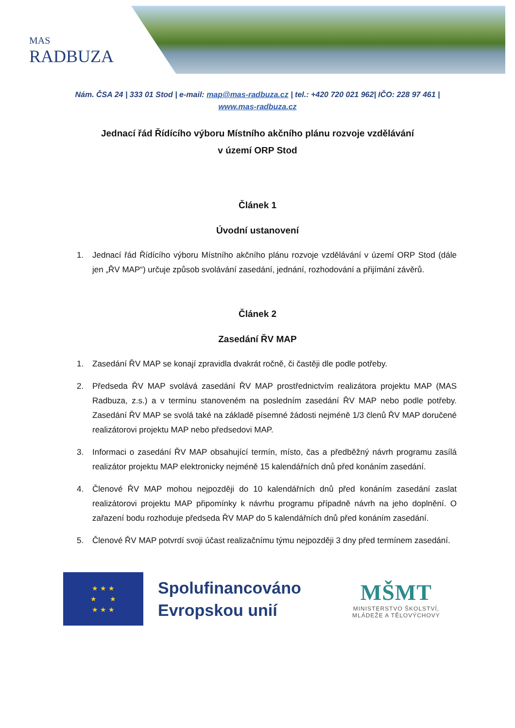MAS
RADBUZA
Nám. ČSA 24 | 333 01 Stod | e-mail: map@mas-radbuza.cz | tel.: +420 720 021 962| IČO: 228 97 461 |
www.mas-radbuza.cz
Jednací řád Řídícího výboru Místního akčního plánu rozvoje vzdělávání
v území ORP Stod
Článek 1
Úvodní ustanovení
1. Jednací řád Řídícího výboru Místního akčního plánu rozvoje vzdělávání v území ORP Stod (dále jen „ŘV MAP“) určuje způsob svolávání zasedání, jednání, rozhodování a přijímání závěrů.
Článek 2
Zasedání ŘV MAP
1. Zasedání ŘV MAP se konají zpravidla dvakrát ročně, či častěji dle podle potřeby.
2. Předseda ŘV MAP svolává zasedání ŘV MAP prostřednictvím realizátora projektu MAP (MAS Radbuza, z.s.) a v termínu stanoveném na posledním zasedání ŘV MAP nebo podle potřeby. Zasedání ŘV MAP se svolá také na základě písemné žádosti nejméně 1/3 členů ŘV MAP doručené realizátorovi projektu MAP nebo předsedovi MAP.
3. Informaci o zasedání ŘV MAP obsahující termín, místo, čas a předběžný návrh programu zasílá realizátor projektu MAP elektronicky nejméně 15 kalendářních dnů před konáním zasedání.
4. Členové ŘV MAP mohou nejpozději do 10 kalendářních dnů před konáním zasedání zaslat realizátorovi projektu MAP připomínky k návrhu programu případně návrh na jeho doplnění. O zařazení bodu rozhoduje předseda ŘV MAP do 5 kalendářních dnů před konáním zasedání.
5. Členové ŘV MAP potvrdí svoji účast realizačnímu týmu nejpozději 3 dny před termínem zasedání.
★ ★ ★
★ ★
★ ★ ★
Spolufinancováno Evropskou unií
MŠMT
MINISTERSTVO ŠKOLSTVÍ,
MLÁDEŽE A TĚLOVÝCHOVY